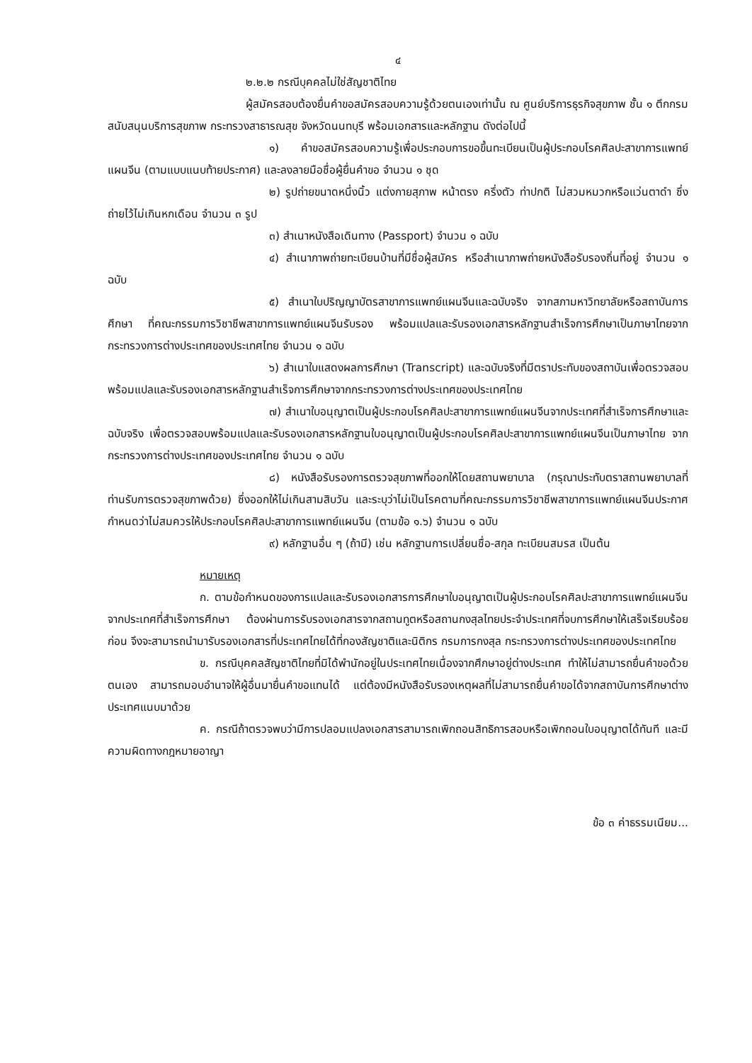๔
๒.๒.๒ กรณีบุคคลไม่ใช่สัญชาติไทย
ผู้สมัครสอบต้องยื่นคำขอสมัครสอบความรู้ด้วยตนเองเท่านั้น ณ ศูนย์บริการธุรกิจสุขภาพ ชั้น ๑ ตึกกรมสนับสนุนบริการสุขภาพ กระทรวงสาธารณสุข จังหวัดนนทบุรี พร้อมเอกสารและหลักฐาน ดังต่อไปนี้
๑) คำขอสมัครสอบความรู้เพื่อประกอบการขอขึ้นทะเบียนเป็นผู้ประกอบโรคศิลปะสาขาการแพทย์แผนจีน (ตามแบบแนบท้ายประกาศ) และลงลายมือชื่อผู้ยื่นคำขอ จำนวน ๑ ชุด
๒) รูปถ่ายขนาดหนึ่งนิ้ว แต่งกายสุภาพ หน้าตรง ครึ่งตัว ท่าปกติ ไม่สวมหมวกหรือแว่นตาดำ ซึ่งถ่ายไว้ไม่เกินหกเดือน จำนวน ๓ รูป
๓) สำเนาหนังสือเดินทาง (Passport) จำนวน ๑ ฉบับ
๔) สำเนาภาพถ่ายทะเบียนบ้านที่มีชื่อผู้สมัคร หรือสำเนาภาพถ่ายหนังสือรับรองถิ่นที่อยู่ จำนวน ๑ ฉบับ
๕) สำเนาใบปริญญาบัตรสาขาการแพทย์แผนจีนและฉบับจริง จากสภามหาวิทยาลัยหรือสถาบันการศึกษา ที่คณะกรรมการวิชาชีพสาขาการแพทย์แผนจีนรับรอง พร้อมแปลและรับรองเอกสารหลักฐานสำเร็จการศึกษาเป็นภาษาไทยจากกระทรวงการต่างประเทศของประเทศไทย จำนวน ๑ ฉบับ
๖) สำเนาใบแสดงผลการศึกษา (Transcript) และฉบับจริงที่มีตราประทับของสถาบันเพื่อตรวจสอบ พร้อมแปลและรับรองเอกสารหลักฐานสำเร็จการศึกษาจากกระทรวงการต่างประเทศของประเทศไทย
๗) สำเนาใบอนุญาตเป็นผู้ประกอบโรคศิลปะสาขาการแพทย์แผนจีนจากประเทศที่สำเร็จการศึกษาและฉบับจริง เพื่อตรวจสอบพร้อมแปลและรับรองเอกสารหลักฐานใบอนุญาตเป็นผู้ประกอบโรคศิลปะสาขาการแพทย์แผนจีนเป็นภาษาไทย จากกระทรวงการต่างประเทศของประเทศไทย จำนวน ๑ ฉบับ
๘) หนังสือรับรองการตรวจสุขภาพที่ออกให้โดยสถานพยาบาล (กรุณาประทับตราสถานพยาบาลที่ท่านรับการตรวจสุขภาพด้วย) ซึ่งออกให้ไม่เกินสามสิบวัน และระบุว่าไม่เป็นโรคตามที่คณะกรรมการวิชาชีพสาขาการแพทย์แผนจีนประกาศกำหนดว่าไม่สมควรให้ประกอบโรคศิลปะสาขาการแพทย์แผนจีน (ตามข้อ ๑.๖) จำนวน ๑ ฉบับ
๙) หลักฐานอื่น ๆ (ถ้ามี) เช่น หลักฐานการเปลี่ยนชื่อ-สกุล ทะเบียนสมรส เป็นต้น
หมายเหตุ
ก. ตามข้อกำหนดของการแปลและรับรองเอกสารการศึกษาใบอนุญาตเป็นผู้ประกอบโรคศิลปะสาขาการแพทย์แผนจีนจากประเทศที่สำเร็จการศึกษา ต้องผ่านการรับรองเอกสารจากสถานทูตหรือสถานกงสุลไทยประจำประเทศที่จบการศึกษาให้เสร็จเรียบร้อยก่อน จึงจะสามารถนำมารับรองเอกสารที่ประเทศไทยได้ที่กองสัญชาติและนิติกร กรมการกงสุล กระทรวงการต่างประเทศของประเทศไทย
ข. กรณีบุคคลสัญชาติไทยที่มิได้พำนักอยู่ในประเทศไทยเนื่องจากศึกษาอยู่ต่างประเทศ ทำให้ไม่สามารถยื่นคำขอด้วยตนเอง สามารถมอบอำนาจให้ผู้อื่นมายื่นคำขอแทนได้ แต่ต้องมีหนังสือรับรองเหตุผลที่ไม่สามารถยื่นคำขอได้จากสถาบันการศึกษาต่างประเทศแนบมาด้วย
ค. กรณีถ้าตรวจพบว่ามีการปลอมแปลงเอกสารสามารถเพิกถอนสิทธิการสอบหรือเพิกถอนใบอนุญาตได้ทันที และมีความผิดทางกฎหมายอาญา
ข้อ ๓ ค่าธรรมเนียม...